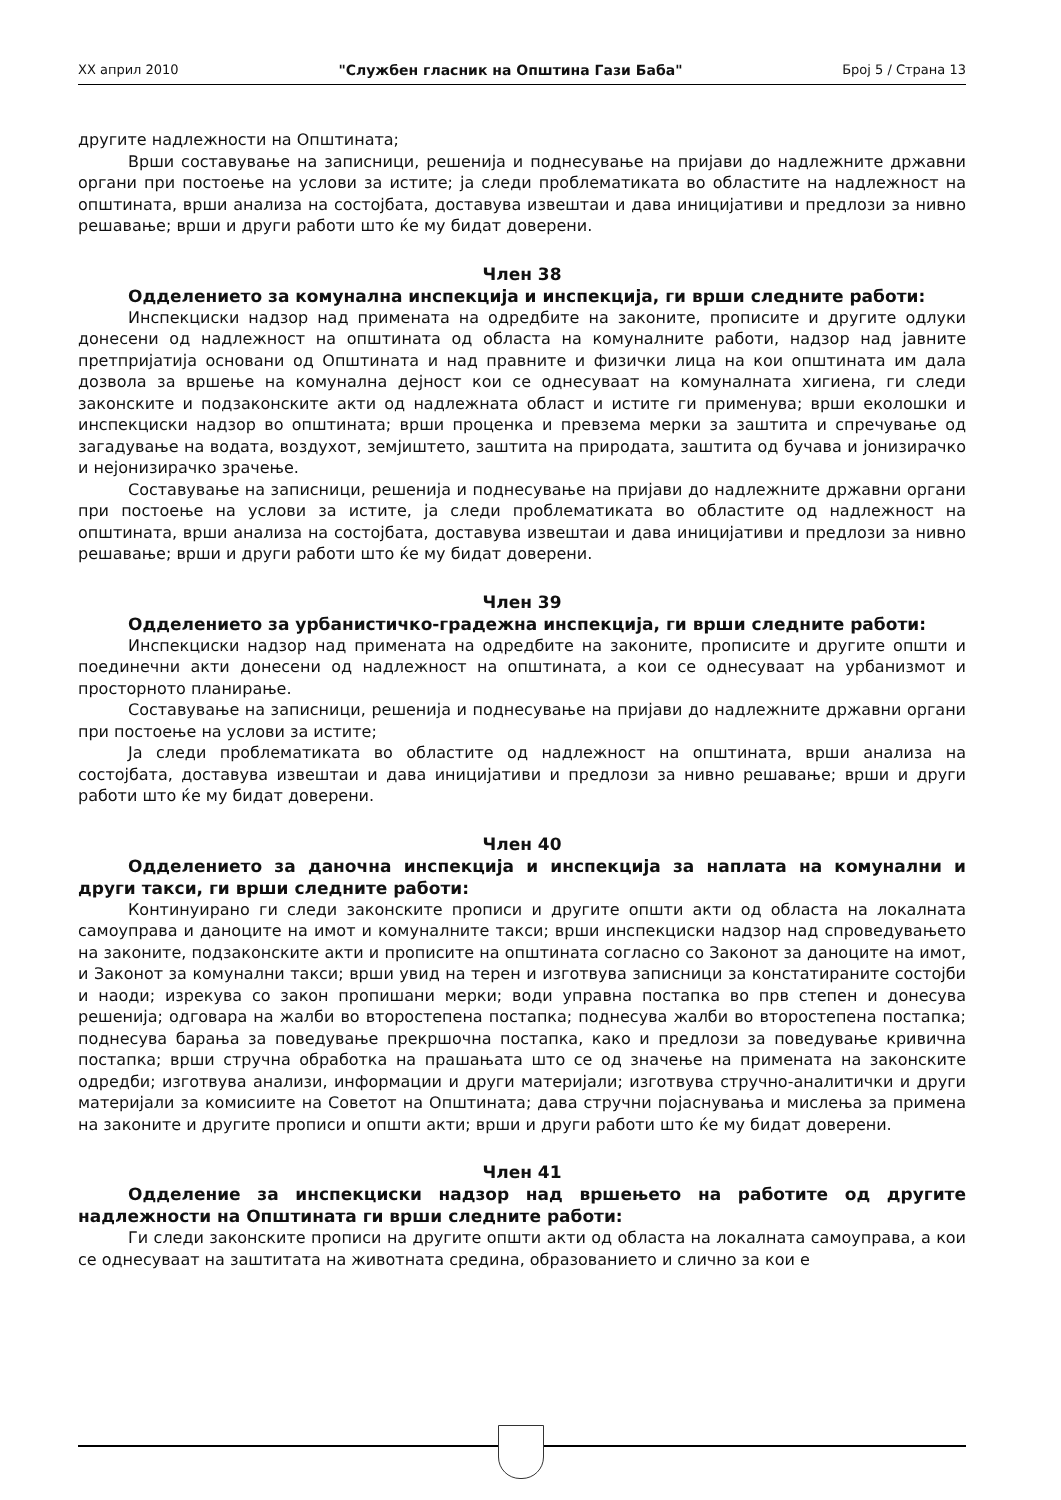XX април 2010 "Службен гласник на Општина Гази Баба" Број 5 / Страна 13
другите надлежности на Општината;
Врши составување на записници, решенија и поднесување на пријави до надлежните државни органи при постоење на услови за истите; ја следи проблематиката во областите на надлежност на општината, врши анализа на состојбата, доставува извештаи и дава иницијативи и предлози за нивно решавање; врши и други работи што ќе му бидат доверени.
Член 38
Одделението за комунална инспекција и инспекција, ги врши следните работи:
Инспекциски надзор над примената на одредбите на законите, прописите и другите одлуки донесени од надлежност на општината од областа на комуналните работи, надзор над јавните претпријатија основани од Општината и над правните и физички лица на кои општината им дала дозвола за вршење на комунална дејност кои се однесуваат на комуналната хигиена, ги следи законските и подзаконските акти од надлежната област и истите ги применува; врши еколошки и инспекциски надзор во општината; врши проценка и превзема мерки за заштита и спречување од загадување на водата, воздухот, земјиштето, заштита на природата, заштита од бучава и јонизирачко и нејонизирачко зрачење.
Составување на записници, решенија и поднесување на пријави до надлежните државни органи при постоење на услови за истите, ја следи проблематиката во областите од надлежност на општината, врши анализа на состојбата, доставува извештаи и дава иницијативи и предлози за нивно решавање; врши и други работи што ќе му бидат доверени.
Член 39
Одделението за урбанистичко-градежна инспекција, ги врши следните работи:
Инспекциски надзор над примената на одредбите на законите, прописите и другите општи и поединечни акти донесени од надлежност на општината, а кои се однесуваат на урбанизмот и просторното планирање.
Составување на записници, решенија и поднесување на пријави до надлежните државни органи при постоење на услови за истите;
Ја следи проблематиката во областите од надлежност на општината, врши анализа на состојбата, доставува извештаи и дава иницијативи и предлози за нивно решавање; врши и други работи што ќе му бидат доверени.
Член 40
Одделението за даночна инспекција и инспекција за наплата на комунални и други такси, ги врши следните работи:
Континуирано ги следи законските прописи и другите општи акти од областа на локалната самоуправа и даноците на имот и комуналните такси; врши инспекциски надзор над спроведувањето на законите, подзаконските акти и прописите на општината согласно со Законот за даноците на имот, и Законот за комунални такси; врши увид на терен и изготвува записници за констатираните состојби и наоди; изрекува со закон пропишани мерки; води управна постапка во прв степен и донесува решенија; одговара на жалби во второстепена постапка; поднесува жалби во второстепена постапка; поднесува барања за поведување прекршочна постапка, како и предлози за поведување кривична постапка; врши стручна обработка на прашањата што се од значење на примената на законските одредби; изготвува анализи, информации и други материјали; изготвува стручно-аналитички и други материјали за комисиите на Советот на Општината; дава стручни појаснувања и мислења за примена на законите и другите прописи и општи акти; врши и други работи што ќе му бидат доверени.
Член 41
Одделение за инспекциски надзор над вршењето на работите од другите надлежности на Општината ги врши следните работи:
Ги следи законските прописи на другите општи акти од областа на локалната самоуправа, а кои се однесуваат на заштитата на животната средина, образованието и слично за кои е